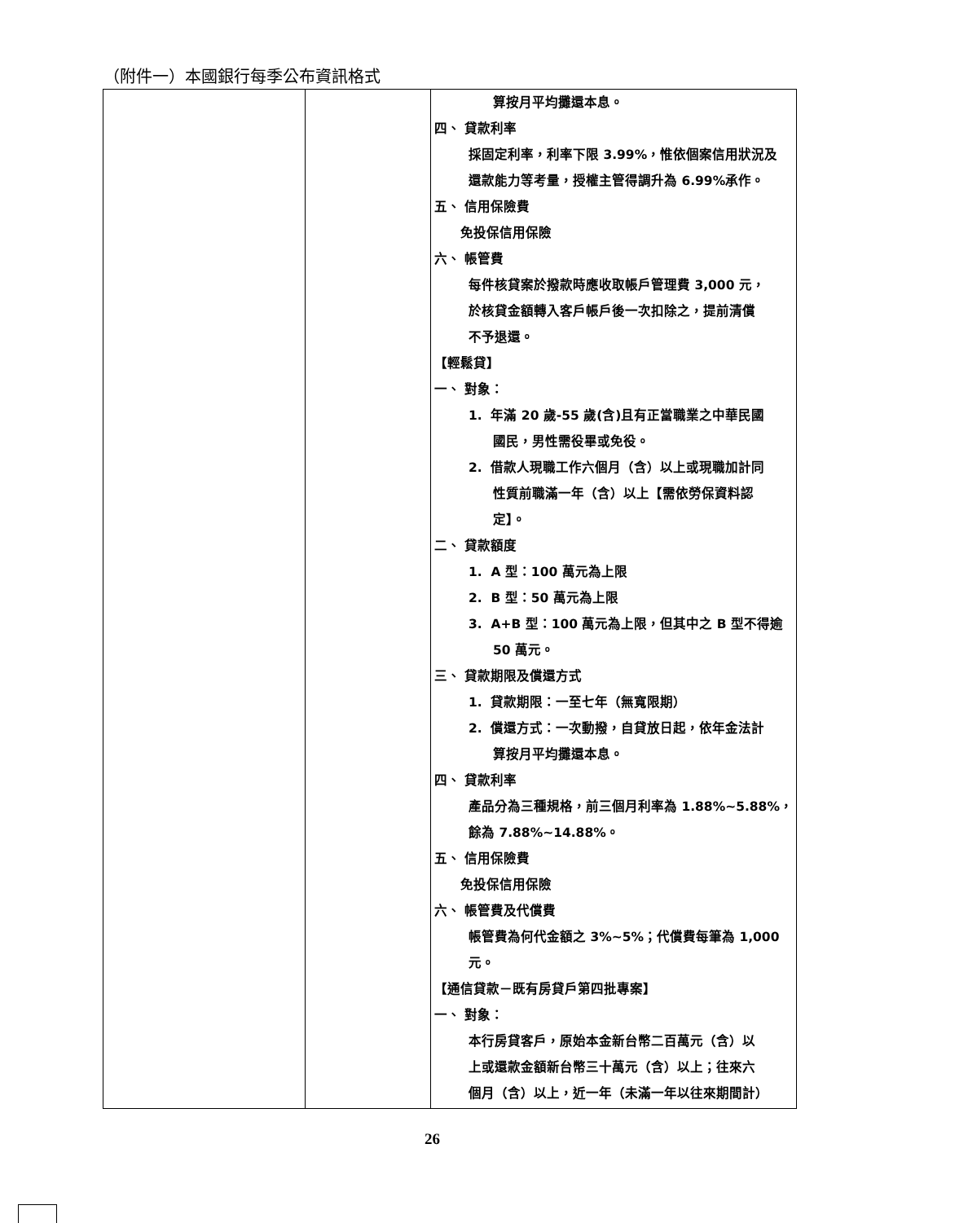（附件一）本國銀行每季公布資訊格式
| | | 算按月平均攤還本息。 四、 貸款利率 採固定利率，利率下限 3.99%，惟依個案信用狀況及 還款能力等考量，授權主管得調升為 6.99%承作。 五、 信用保險費 免投保信用保險 六、 帳管費 每件核貸案於撥款時應收取帳戶管理費 3,000 元， 於核貸金額轉入客戶帳戶後一次扣除之，提前清償 不予退還。 【輕鬆貸】 一、 對象： 1. 年滿 20 歲-55 歲(含)且有正當職業之中華民國 國民，男性需役畢或免役。 2. 借款人現職工作六個月（含）以上或現職加計同 性質前職滿一年（含）以上【需依勞保資料認 定】。 二、 貸款額度 1. A 型：100 萬元為上限 2. B 型：50 萬元為上限 3. A+B 型：100 萬元為上限，但其中之 B 型不得逾 50 萬元。 三、 貸款期限及償還方式 1. 貸款期限：一至七年（無寬限期） 2. 償還方式：一次動撥，自貸放日起，依年金法計 算按月平均攤還本息。 四、 貸款利率 產品分為三種規格，前三個月利率為 1.88%~5.88%， 餘為 7.88%~14.88%。 五、 信用保險費 免投保信用保險 六、 帳管費及代償費 帳管費為何代金額之 3%~5%；代償費每筆為 1,000 元。 【通信貸款－既有房貸戶第四批專案】 一、 對象： 本行房貸客戶，原始本金新台幣二百萬元（含）以 上或還款金額新台幣三十萬元（含）以上；往來六 個月（含）以上，近一年（未滿一年以往來期間計） |
26